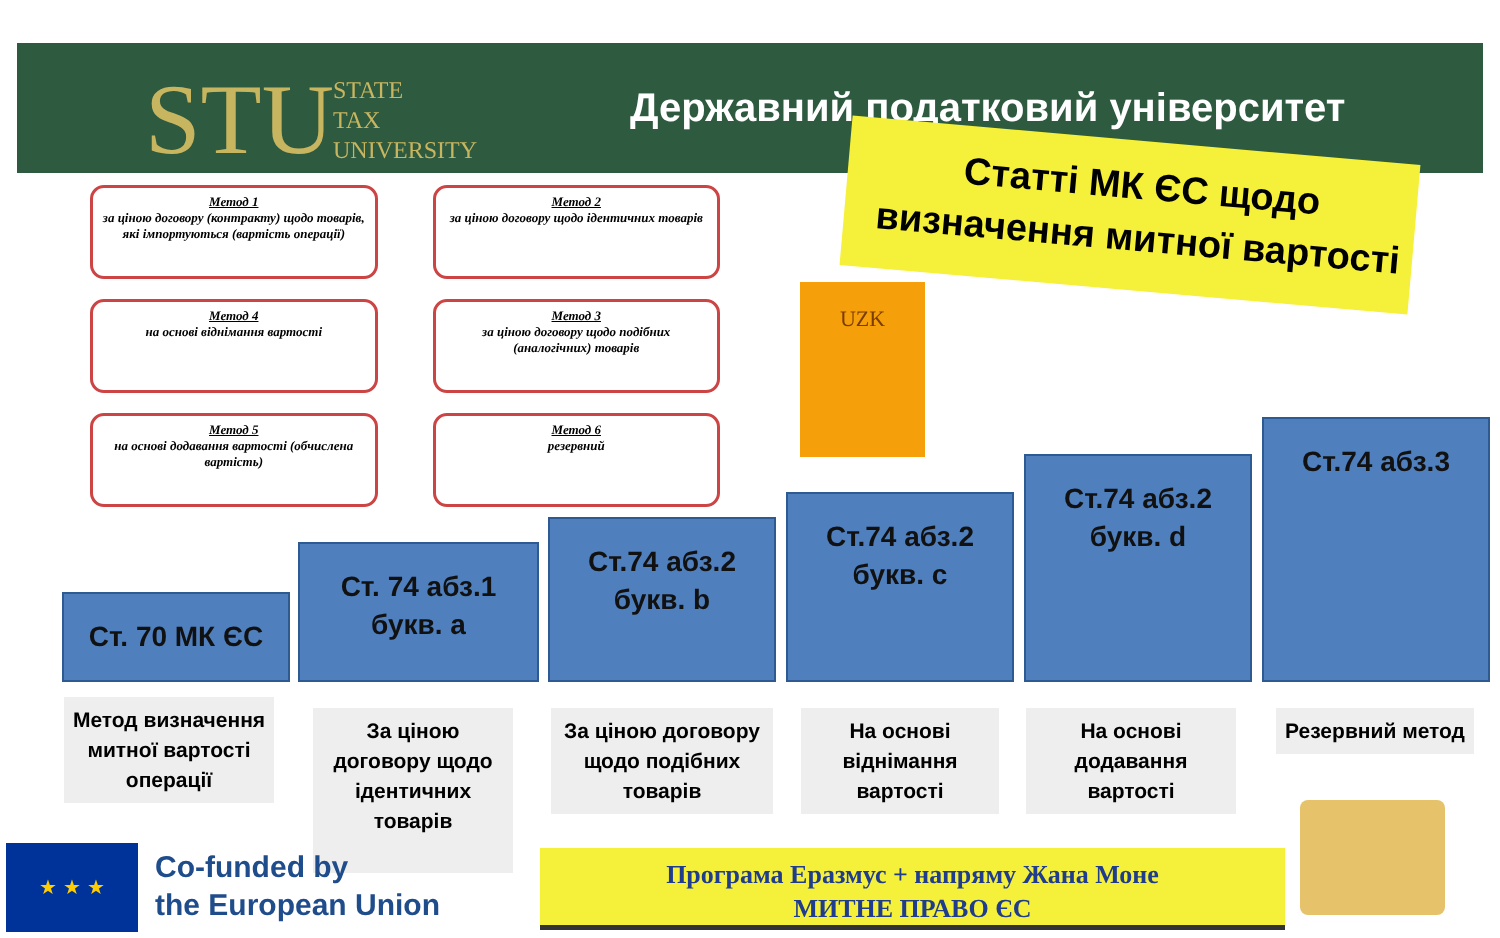STU
STATE
TAX
UNIVERSITY
Державний податковий університет
Статті МК ЄС щодо визначення митної вартості
Метод 1
за ціною договору (контракту) щодо товарів, які імпортуються (вартість операції)
Метод 2
за ціною договору щодо ідентичних товарів
Метод 4
на основі віднімання вартості
Метод 3
за ціною договору щодо подібних (аналогічних) товарів
Метод 5
на основі додавання вартості (обчислена вартість)
Метод 6
резервний
UZK
Ст. 70 МК ЄС
Ст. 74 абз.1
букв. а
Ст.74 абз.2
букв. b
Ст.74 абз.2
букв. c
Ст.74 абз.2
букв. d
Ст.74 абз.3
Метод визначення митної вартості операції
За ціною договору щодо ідентичних товарів
За ціною договору щодо подібних товарів
На основі віднімання вартості
На основі додавання вартості
Резервний метод
★ ★ ★
Co-funded by
the European Union
Програма Еразмус + напряму Жана Моне
МИТНЕ ПРАВО ЄС